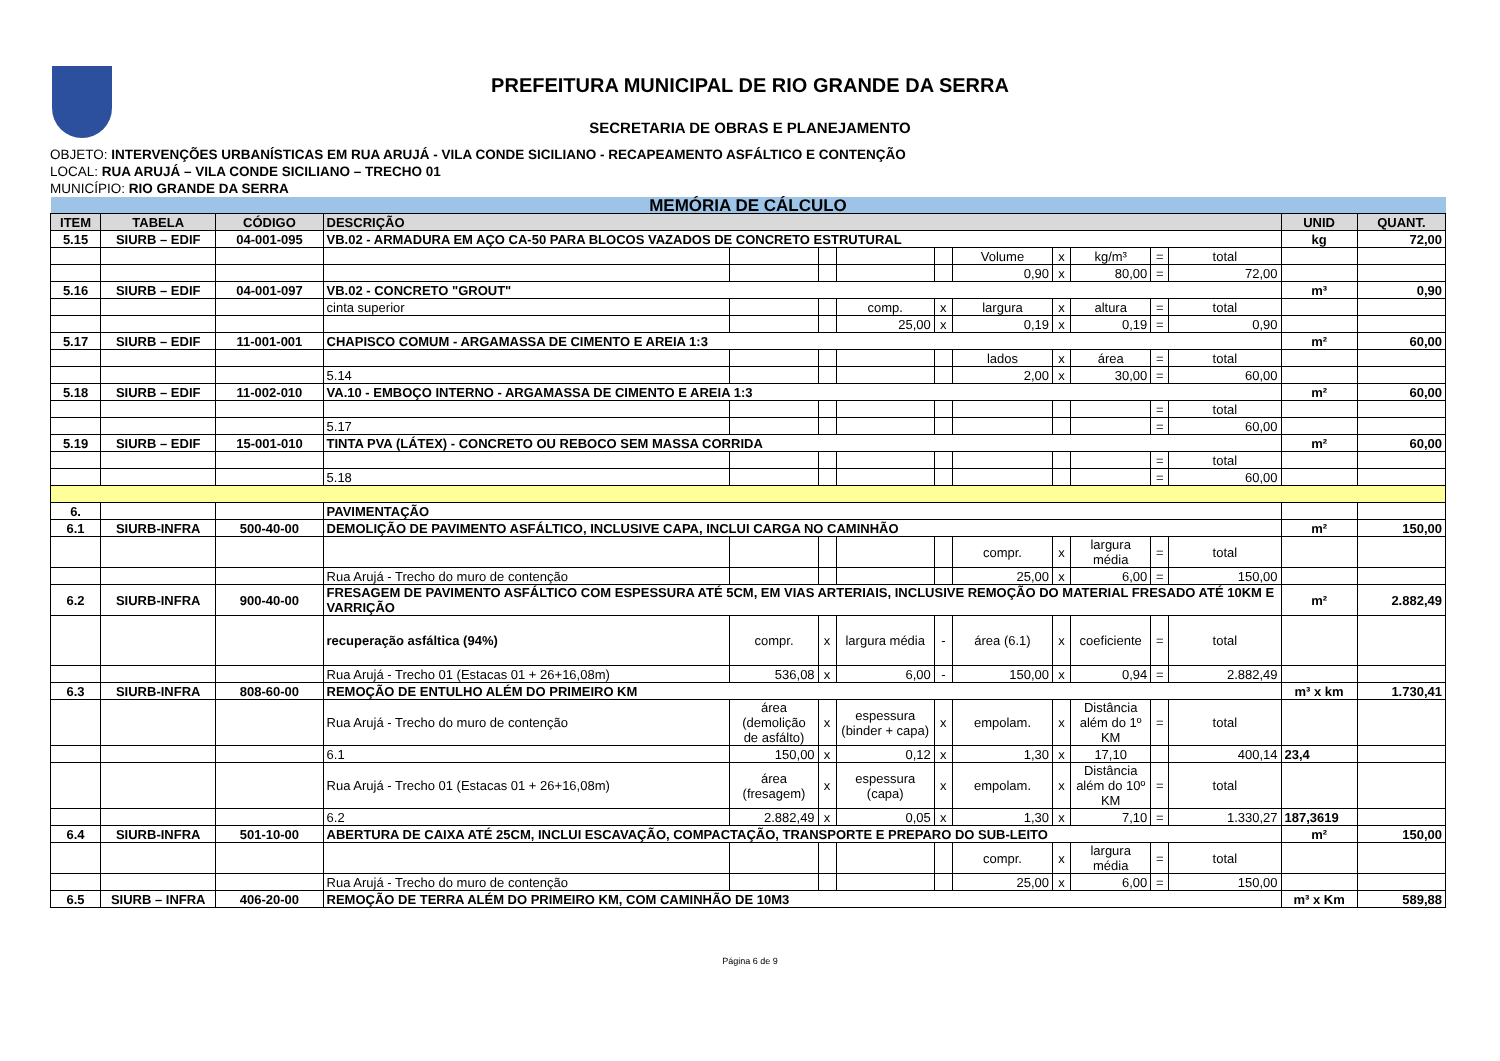PREFEITURA MUNICIPAL DE RIO GRANDE DA SERRA
SECRETARIA DE OBRAS E PLANEJAMENTO
OBJETO: INTERVENÇÕES URBANÍSTICAS EM RUA ARUJÁ - VILA CONDE SICILIANO - RECAPEAMENTO ASFÁLTICO E CONTENÇÃO
LOCAL: RUA ARUJÁ – VILA CONDE SICILIANO – TRECHO 01
MUNICÍPIO: RIO GRANDE DA SERRA
| MEMÓRIA DE CÁLCULO | | | | | | | | | | | | | | |
| ITEM | TABELA | CÓDIGO | DESCRIÇÃO | | | | | | | | | | UNID | QUANT. |
| 5.15 | SIURB – EDIF | 04-001-095 | VB.02 - ARMADURA EM AÇO CA-50 PARA BLOCOS VAZADOS DE CONCRETO ESTRUTURAL | | | | | | | | | | kg | 72,00 |
| | | | | | | | | Volume | x | kg/m³ | = | total | | |
| | | | | | | | | 0,90 | x | 80,00 | = | 72,00 | | |
| 5.16 | SIURB – EDIF | 04-001-097 | VB.02 - CONCRETO "GROUT" | | | | | | | | | | m³ | 0,90 |
| | | | cinta superior | | | comp. | x | largura | x | altura | = | total | | |
| | | | | | | 25,00 | x | 0,19 | x | 0,19 | = | 0,90 | | |
| 5.17 | SIURB – EDIF | 11-001-001 | CHAPISCO COMUM - ARGAMASSA DE CIMENTO E AREIA 1:3 | | | | | | | | | | m² | 60,00 |
| | | | | | | | | lados | x | área | = | total | | |
| | | | 5.14 | | | | | 2,00 | x | 30,00 | = | 60,00 | | |
| 5.18 | SIURB – EDIF | 11-002-010 | VA.10 - EMBOÇO INTERNO - ARGAMASSA DE CIMENTO E AREIA 1:3 | | | | | | | | | | m² | 60,00 |
| | | | | | | | | | | | = | total | | |
| | | | 5.17 | | | | | | | | = | 60,00 | | |
| 5.19 | SIURB – EDIF | 15-001-010 | TINTA PVA (LÁTEX) - CONCRETO OU REBOCO SEM MASSA CORRIDA | | | | | | | | | | m² | 60,00 |
| | | | | | | | | | | | = | total | | |
| | | | 5.18 | | | | | | | | = | 60,00 | | |
| 6. | | | PAVIMENTAÇÃO | | | | | | | | | | | |
| 6.1 | SIURB-INFRA | 500-40-00 | DEMOLIÇÃO DE PAVIMENTO ASFÁLTICO, INCLUSIVE CAPA, INCLUI CARGA NO CAMINHÃO | | | | | | | | | | m² | 150,00 |
| | | | | | | | | compr. | x | largura média | = | total | | |
| | | | Rua Arujá - Trecho do muro de contenção | | | | | 25,00 | x | 6,00 | = | 150,00 | | |
| 6.2 | SIURB-INFRA | 900-40-00 | FRESAGEM DE PAVIMENTO ASFÁLTICO COM ESPESSURA ATÉ 5CM, EM VIAS ARTERIAIS, INCLUSIVE REMOÇÃO DO MATERIAL FRESADO ATÉ 10KM E VARRIÇÃO | | | | | | | | | | m² | 2.882,49 |
| | | | recuperação asfáltica (94%) | compr. | x | largura média | - | área (6.1) | x | coeficiente | = | total | | |
| | | | Rua Arujá - Trecho 01 (Estacas 01 + 26+16,08m) | 536,08 | x | 6,00 | - | 150,00 | x | 0,94 | = | 2.882,49 | | |
| 6.3 | SIURB-INFRA | 808-60-00 | REMOÇÃO DE ENTULHO ALÉM DO PRIMEIRO KM | | | | | | | | | | m³ x km | 1.730,41 |
| | | | Rua Arujá - Trecho do muro de contenção | área (demolição de asfálto) | x | espessura (binder + capa) | x | empolam. | x | Distância além do 1º KM | = | total | | |
| | | | 6.1 | 150,00 | x | 0,12 | x | 1,30 | x | 17,10 | | 400,14 | 23,4 | |
| | | | Rua Arujá - Trecho 01 (Estacas 01 + 26+16,08m) | área (fresagem) | x | espessura (capa) | x | empolam. | x | Distância além do 10º KM | = | total | | |
| | | | 6.2 | 2.882,49 | x | 0,05 | x | 1,30 | x | 7,10 | = | 1.330,27 | 187,3619 | |
| 6.4 | SIURB-INFRA | 501-10-00 | ABERTURA DE CAIXA ATÉ 25CM, INCLUI ESCAVAÇÃO, COMPACTAÇÃO, TRANSPORTE E PREPARO DO SUB-LEITO | | | | | | | | | | m² | 150,00 |
| | | | | | | | | compr. | x | largura média | = | total | | |
| | | | Rua Arujá - Trecho do muro de contenção | | | | | 25,00 | x | 6,00 | = | 150,00 | | |
| 6.5 | SIURB – INFRA | 406-20-00 | REMOÇÃO DE TERRA ALÉM DO PRIMEIRO KM, COM CAMINHÃO DE 10M3 | | | | | | | | | | m³ x Km | 589,88 |
Página 6 de 9